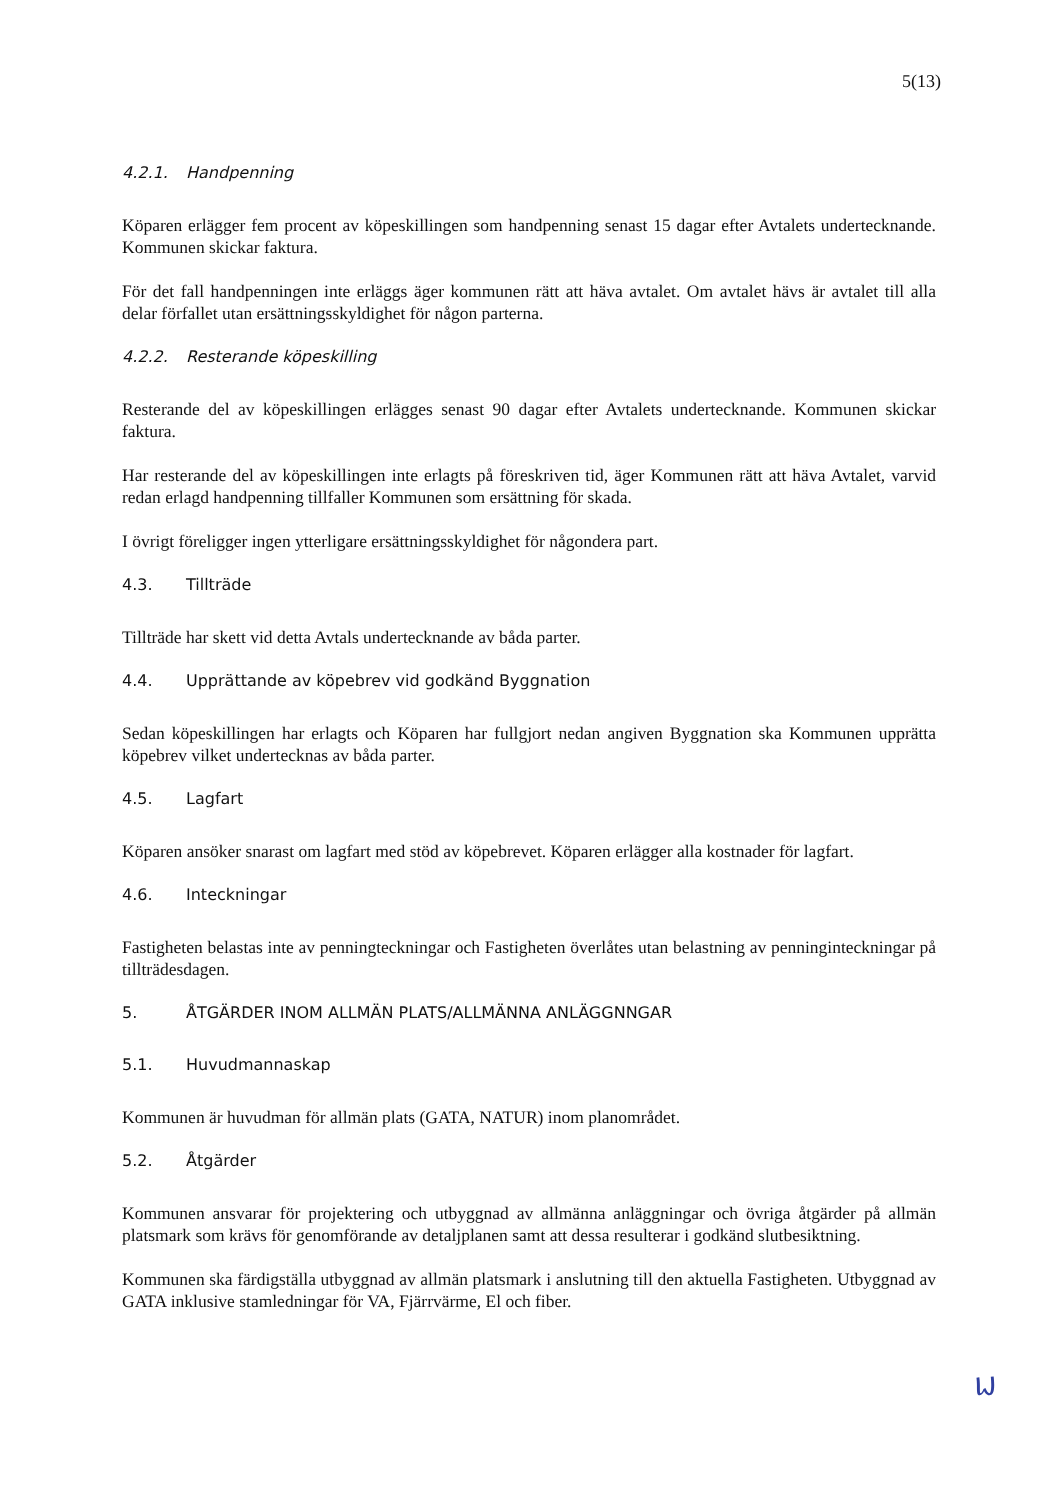5(13)
4.2.1. Handpenning
Köparen erlägger fem procent av köpeskillingen som handpenning senast 15 dagar efter Avtalets undertecknande. Kommunen skickar faktura.
För det fall handpenningen inte erläggs äger kommunen rätt att häva avtalet. Om avtalet hävs är avtalet till alla delar förfallet utan ersättningsskyldighet för någon parterna.
4.2.2. Resterande köpeskilling
Resterande del av köpeskillingen erlägges senast 90 dagar efter Avtalets undertecknande. Kommunen skickar faktura.
Har resterande del av köpeskillingen inte erlagts på föreskriven tid, äger Kommunen rätt att häva Avtalet, varvid redan erlagd handpenning tillfaller Kommunen som ersättning för skada.
I övrigt föreligger ingen ytterligare ersättningsskyldighet för någondera part.
4.3. Tillträde
Tillträde har skett vid detta Avtals undertecknande av båda parter.
4.4. Upprättande av köpebrev vid godkänd Byggnation
Sedan köpeskillingen har erlagts och Köparen har fullgjort nedan angiven Byggnation ska Kommunen upprätta köpebrev vilket undertecknas av båda parter.
4.5. Lagfart
Köparen ansöker snarast om lagfart med stöd av köpebrevet. Köparen erlägger alla kostnader för lagfart.
4.6. Inteckningar
Fastigheten belastas inte av penningteckningar och Fastigheten överlåtes utan belastning av penninginteckningar på tillträdesdagen.
5. ÅTGÄRDER INOM ALLMÄN PLATS/ALLMÄNNA ANLÄGGNNGAR
5.1. Huvudmannaskap
Kommunen är huvudman för allmän plats (GATA, NATUR) inom planområdet.
5.2. Åtgärder
Kommunen ansvarar för projektering och utbyggnad av allmänna anläggningar och övriga åtgärder på allmän platsmark som krävs för genomförande av detaljplanen samt att dessa resulterar i godkänd slutbesiktning.
Kommunen ska färdigställa utbyggnad av allmän platsmark i anslutning till den aktuella Fastigheten. Utbyggnad av GATA inklusive stamledningar för VA, Fjärrvärme, El och fiber.
ᥕ